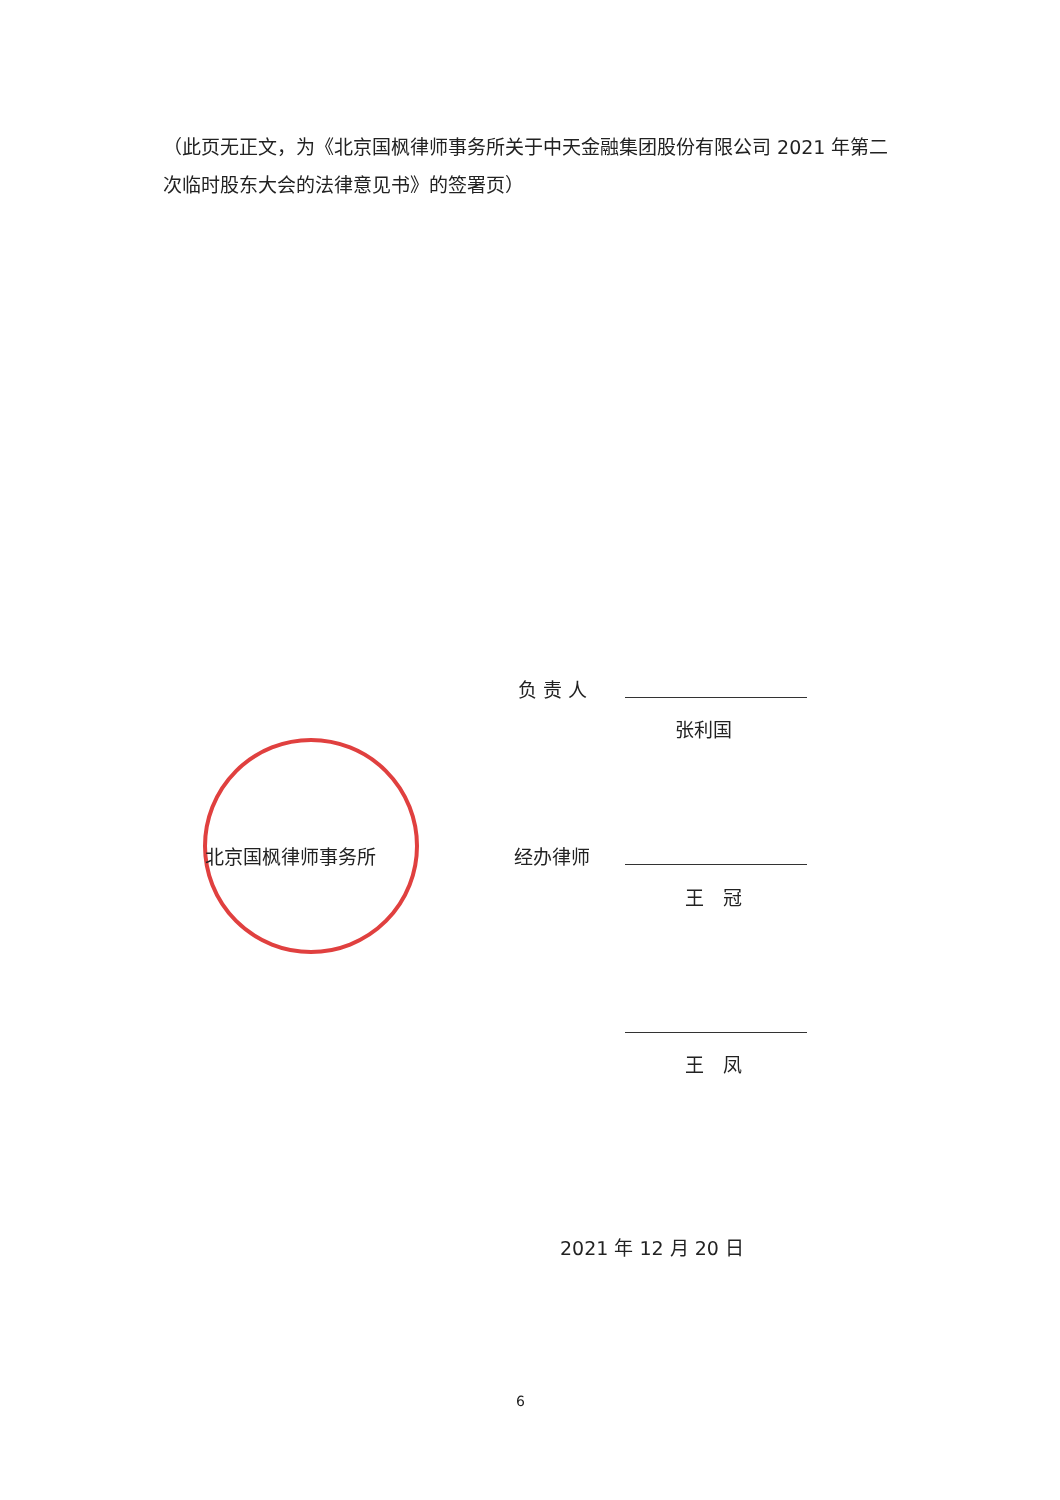（此页无正文，为《北京国枫律师事务所关于中天金融集团股份有限公司 2021 年第二次临时股东大会的法律意见书》的签署页）
负 责 人
张利国
北京国枫律师事务所 经办律师
王　冠
王　凤
2021 年 12 月 20 日
6